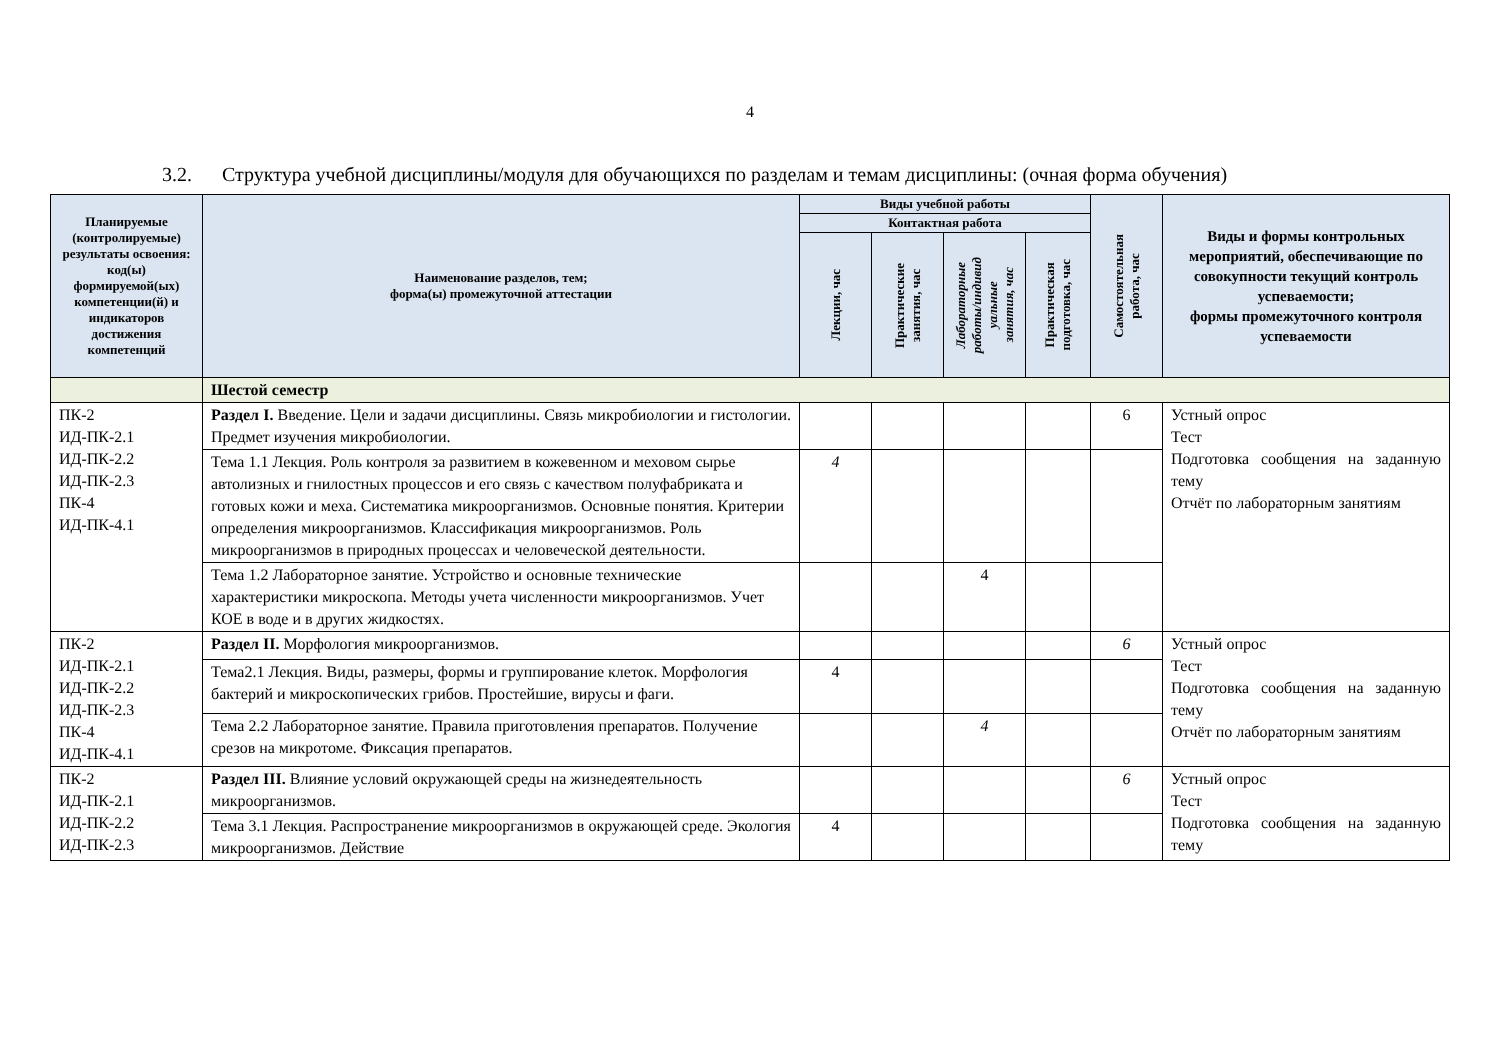4
3.2. Структура учебной дисциплины/модуля для обучающихся по разделам и темам дисциплины: (очная форма обучения)
| Планируемые (контролируемые) результаты освоения: код(ы) формируемой(ых) компетенции(й) и индикаторов достижения компетенций | Наименование разделов, тем; форма(ы) промежуточной аттестации | Виды учебной работы | | | | Самостоятельная работа, час | Виды и формы контрольных мероприятий, обеспечивающие по совокупности текущий контроль успеваемости; формы промежуточного контроля успеваемости |
| --- | --- | --- | --- | --- | --- | --- | --- |
| | | Контактная работа | | | | | |
| | | Лекции, час | Практические занятия, час | Лабораторные работы/индивид уальные занятия, час | Практическая подготовка, час | | |
| | Шестой семестр | | | | | | |
| ПК-2 ИД-ПК-2.1 ИД-ПК-2.2 ИД-ПК-2.3 ПК-4 ИД-ПК-4.1 | Раздел I. Введение. Цели и задачи дисциплины. Связь микробиологии и гистологии. Предмет изучения микробиологии. | | | | | 6 | Устный опрос Тест Подготовка сообщения на заданную тему Отчёт по лабораторным занятиям |
| | Тема 1.1 Лекция. Роль контроля за развитием в кожевенном и меховом сырье автолизных и гнилостных процессов и его связь с качеством полуфабриката и готовых кожи и меха. Систематика микроорганизмов. Основные понятия. Критерии определения микроорганизмов. Классификация микроорганизмов. Роль микроорганизмов в природных процессах и человеческой деятельности. | 4 | | | | | |
| | Тема 1.2 Лабораторное занятие. Устройство и основные технические характеристики микроскопа. Методы учета численности микроорганизмов. Учет КОЕ в воде и в других жидкостях. | | | 4 | | | |
| ПК-2 ИД-ПК-2.1 ИД-ПК-2.2 ИД-ПК-2.3 ПК-4 ИД-ПК-4.1 | Раздел II. Морфология микроорганизмов. | | | | | 6 | Устный опрос Тест Подготовка сообщения на заданную тему Отчёт по лабораторным занятиям |
| | Тема2.1 Лекция. Виды, размеры, формы и группирование клеток. Морфология бактерий и микроскопических грибов. Простейшие, вирусы и фаги. | 4 | | | | | |
| | Тема 2.2 Лабораторное занятие. Правила приготовления препаратов. Получение срезов на микротоме. Фиксация препаратов. | | | 4 | | | |
| ПК-2 ИД-ПК-2.1 ИД-ПК-2.2 ИД-ПК-2.3 | Раздел III. Влияние условий окружающей среды на жизнедеятельность микроорганизмов. | | | | | 6 | Устный опрос Тест Подготовка сообщения на заданную тему |
| | Тема 3.1 Лекция. Распространение микроорганизмов в окружающей среде. Экология микроорганизмов. Действие | 4 | | | | | |